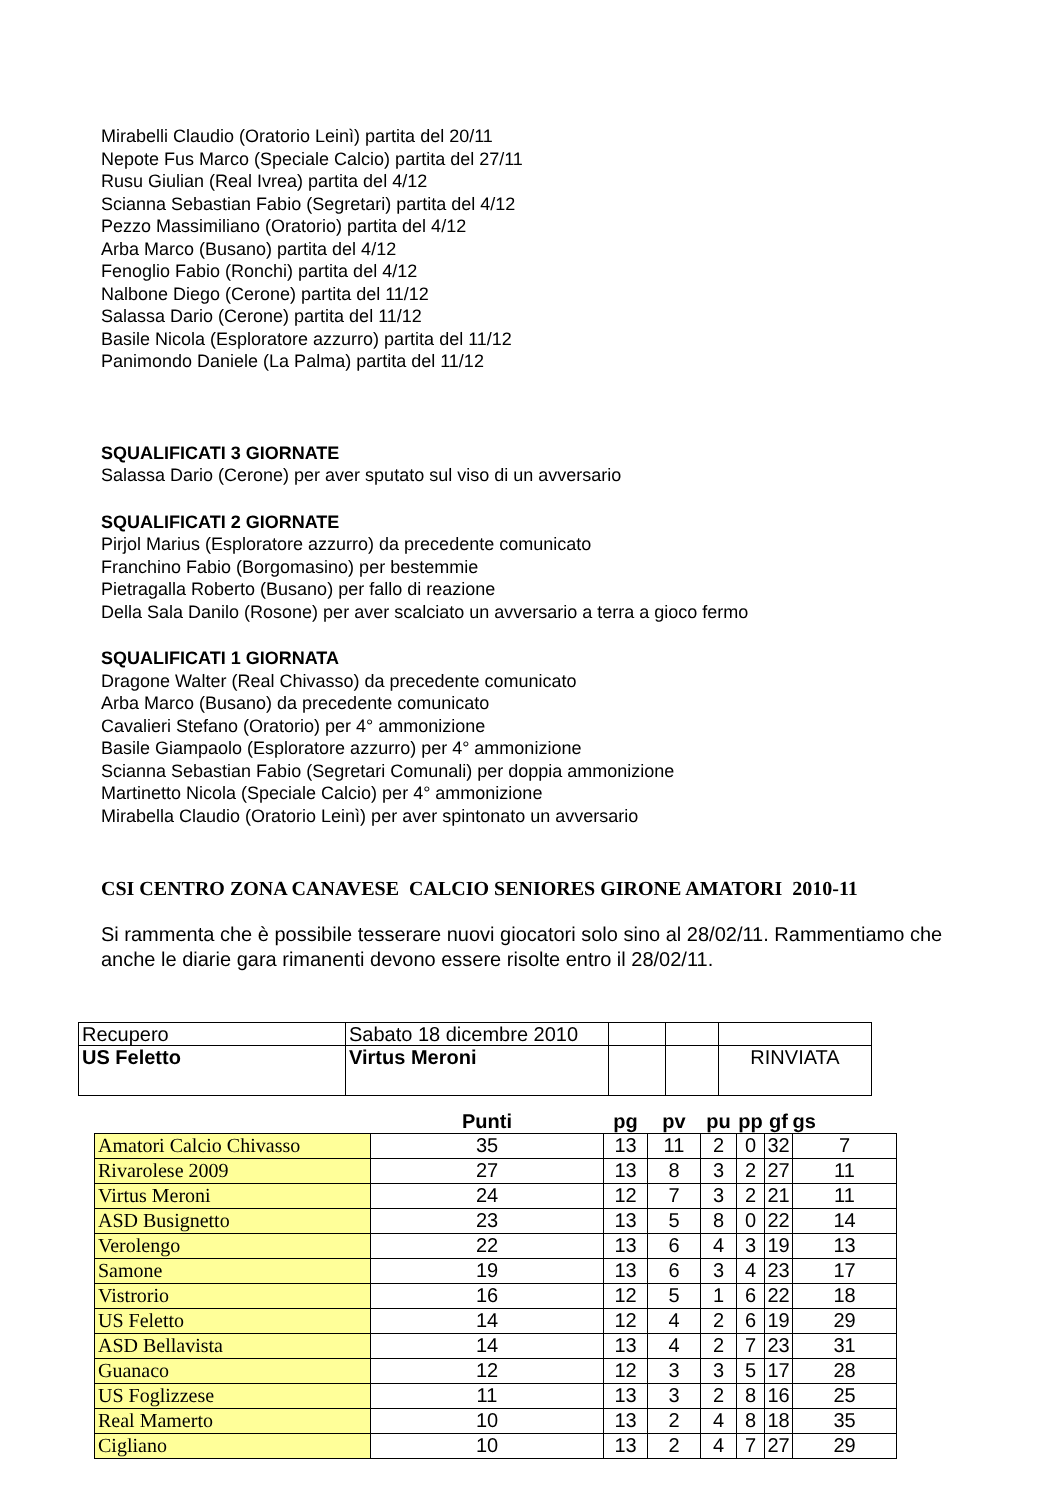Mirabelli Claudio (Oratorio Leinì) partita del 20/11
Nepote Fus Marco (Speciale Calcio) partita del 27/11
Rusu Giulian (Real Ivrea) partita del 4/12
Scianna Sebastian Fabio (Segretari) partita del 4/12
Pezzo Massimiliano (Oratorio) partita del 4/12
Arba Marco (Busano) partita del 4/12
Fenoglio Fabio (Ronchi) partita del 4/12
Nalbone Diego (Cerone) partita del 11/12
Salassa Dario (Cerone) partita del 11/12
Basile Nicola (Esploratore azzurro) partita del 11/12
Panimondo Daniele (La Palma) partita del 11/12
SQUALIFICATI 3 GIORNATE
Salassa Dario (Cerone) per aver sputato sul viso di un avversario
SQUALIFICATI 2 GIORNATE
Pirjol Marius (Esploratore azzurro) da precedente comunicato
Franchino Fabio (Borgomasino) per bestemmie
Pietragalla Roberto (Busano) per fallo di reazione
Della Sala Danilo (Rosone) per aver scalciato un avversario a terra a gioco fermo
SQUALIFICATI 1 GIORNATA
Dragone Walter (Real Chivasso) da precedente comunicato
Arba Marco (Busano) da precedente comunicato
Cavalieri Stefano (Oratorio) per 4° ammonizione
Basile Giampaolo (Esploratore azzurro) per 4° ammonizione
Scianna Sebastian Fabio (Segretari Comunali) per doppia ammonizione
Martinetto Nicola (Speciale Calcio) per 4° ammonizione
Mirabella Claudio (Oratorio Leinì) per aver spintonato un avversario
CSI CENTRO ZONA CANAVESE CALCIO SENIORES GIRONE AMATORI 2010-11
Si rammenta che è possibile tesserare nuovi giocatori solo sino al 28/02/11. Rammentiamo che anche le diarie gara rimanenti devono essere risolte entro il 28/02/11.
| Recupero | Sabato 18 dicembre 2010 | | | |
| US Feletto | Virtus Meroni | | | RINVIATA |
| | Punti | pg | pv | pu | pp | gf | gs |
| --- | --- | --- | --- | --- | --- | --- | --- |
| Amatori Calcio Chivasso | 35 | 13 | 11 | 2 | 0 | 32 | 7 |
| Rivarolese 2009 | 27 | 13 | 8 | 3 | 2 | 27 | 11 |
| Virtus Meroni | 24 | 12 | 7 | 3 | 2 | 21 | 11 |
| ASD Busignetto | 23 | 13 | 5 | 8 | 0 | 22 | 14 |
| Verolengo | 22 | 13 | 6 | 4 | 3 | 19 | 13 |
| Samone | 19 | 13 | 6 | 3 | 4 | 23 | 17 |
| Vistrorio | 16 | 12 | 5 | 1 | 6 | 22 | 18 |
| US Feletto | 14 | 12 | 4 | 2 | 6 | 19 | 29 |
| ASD Bellavista | 14 | 13 | 4 | 2 | 7 | 23 | 31 |
| Guanaco | 12 | 12 | 3 | 3 | 5 | 17 | 28 |
| US Foglizzese | 11 | 13 | 3 | 2 | 8 | 16 | 25 |
| Real Mamerto | 10 | 13 | 2 | 4 | 8 | 18 | 35 |
| Cigliano | 10 | 13 | 2 | 4 | 7 | 27 | 29 |